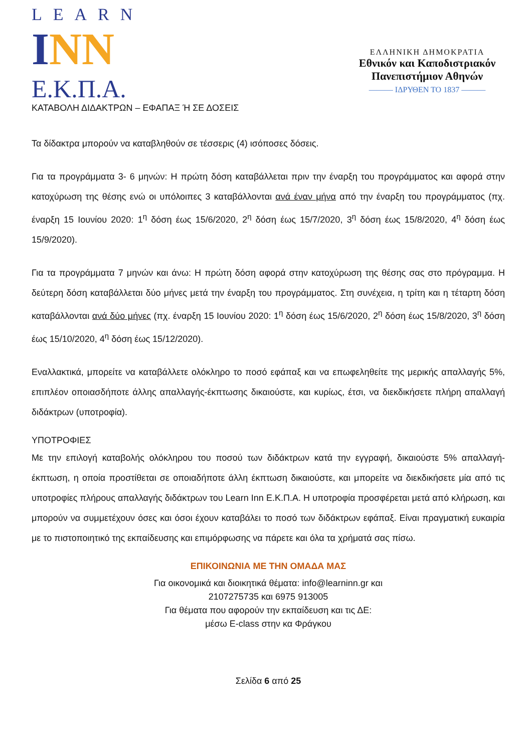LEARN
INN
Ε.Κ.Π.Α.
ΕΛΛΗΝΙΚΗ ΔΗΜΟΚΡΑΤΙΑ
Εθνικόν και Καποδιστριακόν
Πανεπιστήμιον Αθηνών
——— ΙΔΡΥΘΕΝ ΤΟ 1837 ———
ΚΑΤΑΒΟΛΗ ΔΙΔΑΚΤΡΩΝ – ΕΦΑΠΑΞ Ή ΣΕ ΔΟΣΕΙΣ
Τα δίδακτρα μπορούν να καταβληθούν σε τέσσερις (4) ισόποσες δόσεις.
Για τα προγράμματα 3- 6 μηνών: Η πρώτη δόση καταβάλλεται πριν την έναρξη του προγράμματος και αφορά στην κατοχύρωση της θέσης ενώ οι υπόλοιπες 3 καταβάλλονται ανά έναν μήνα από την έναρξη του προγράμματος (πχ. έναρξη 15 Ιουνίου 2020: 1<sup>η</sup> δόση έως 15/6/2020, 2<sup>η</sup> δόση έως 15/7/2020, 3<sup>η</sup> δόση έως 15/8/2020, 4<sup>η</sup> δόση έως 15/9/2020).
Για τα προγράμματα 7 μηνών και άνω: Η πρώτη δόση αφορά στην κατοχύρωση της θέσης σας στο πρόγραμμα. Η δεύτερη δόση καταβάλλεται δύο μήνες μετά την έναρξη του προγράμματος. Στη συνέχεια, η τρίτη και η τέταρτη δόση καταβάλλονται ανά δύο μήνες (πχ. έναρξη 15 Ιουνίου 2020: 1<sup>η</sup> δόση έως 15/6/2020, 2<sup>η</sup> δόση έως 15/8/2020, 3<sup>η</sup> δόση έως 15/10/2020, 4<sup>η</sup> δόση έως 15/12/2020).
Εναλλακτικά, μπορείτε να καταβάλλετε ολόκληρο το ποσό εφάπαξ και να επωφεληθείτε της μερικής απαλλαγής 5%, επιπλέον οποιασδήποτε άλλης απαλλαγής-έκπτωσης δικαιούστε, και κυρίως, έτσι, να διεκδικήσετε πλήρη απαλλαγή διδάκτρων (υποτροφία).
ΥΠΟΤΡΟΦΙΕΣ
Με την επιλογή καταβολής ολόκληρου του ποσού των διδάκτρων κατά την εγγραφή, δικαιούστε 5% απαλλαγή-έκπτωση, η οποία προστίθεται σε οποιαδήποτε άλλη έκπτωση δικαιούστε, και μπορείτε να διεκδικήσετε μία από τις υποτροφίες πλήρους απαλλαγής διδάκτρων του Learn Inn Ε.Κ.Π.Α. Η υποτροφία προσφέρεται μετά από κλήρωση, και μπορούν να συμμετέχουν όσες και όσοι έχουν καταβάλει το ποσό των διδάκτρων εφάπαξ. Είναι πραγματική ευκαιρία με το πιστοποιητικό της εκπαίδευσης και επιμόρφωσης να πάρετε και όλα τα χρήματά σας πίσω.
ΕΠΙΚΟΙΝΩΝΙΑ ΜΕ ΤΗΝ ΟΜΑΔΑ ΜΑΣ
Για οικονομικά και διοικητικά θέματα: info@learninn.gr και
2107275735 και 6975 913005
Για θέματα που αφορούν την εκπαίδευση και τις ΔΕ:
μέσω E-class στην κα Φράγκου
Σελίδα 6 από 25